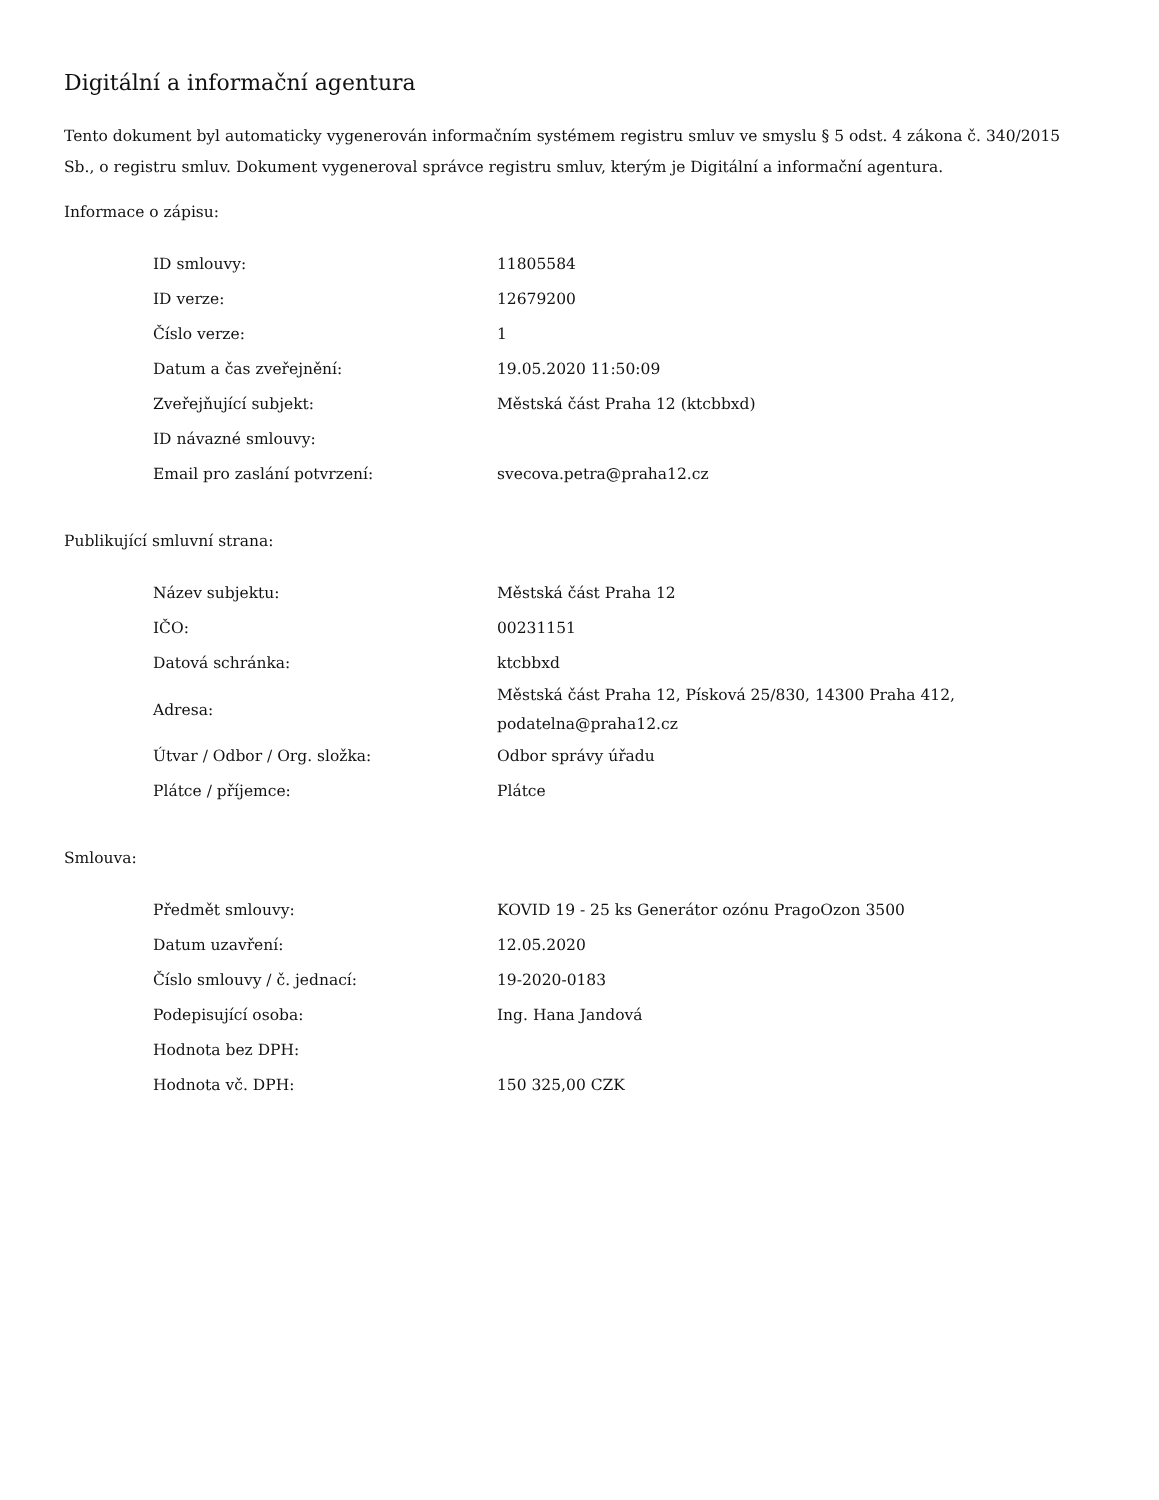Digitální a informační agentura
Tento dokument byl automaticky vygenerován informačním systémem registru smluv ve smyslu § 5 odst. 4 zákona č. 340/2015 Sb., o registru smluv. Dokument vygeneroval správce registru smluv, kterým je Digitální a informační agentura.
Informace o zápisu:
| ID smlouvy: | 11805584 |
| ID verze: | 12679200 |
| Číslo verze: | 1 |
| Datum a čas zveřejnění: | 19.05.2020 11:50:09 |
| Zveřejňující subjekt: | Městská část Praha 12 (ktcbbxd) |
| ID návazné smlouvy: | |
| Email pro zaslání potvrzení: | svecova.petra@praha12.cz |
Publikující smluvní strana:
| Název subjektu: | Městská část Praha 12 |
| IČO: | 00231151 |
| Datová schránka: | ktcbbxd |
| Adresa: | Městská část Praha 12, Písková 25/830, 14300 Praha 412, podatelna@praha12.cz |
| Útvar / Odbor / Org. složka: | Odbor správy úřadu |
| Plátce / příjemce: | Plátce |
Smlouva:
| Předmět smlouvy: | KOVID 19 - 25 ks Generátor ozónu PragoOzon 3500 |
| Datum uzavření: | 12.05.2020 |
| Číslo smlouvy / č. jednací: | 19-2020-0183 |
| Podepisující osoba: | Ing. Hana Jandová |
| Hodnota bez DPH: | |
| Hodnota vč. DPH: | 150 325,00 CZK |